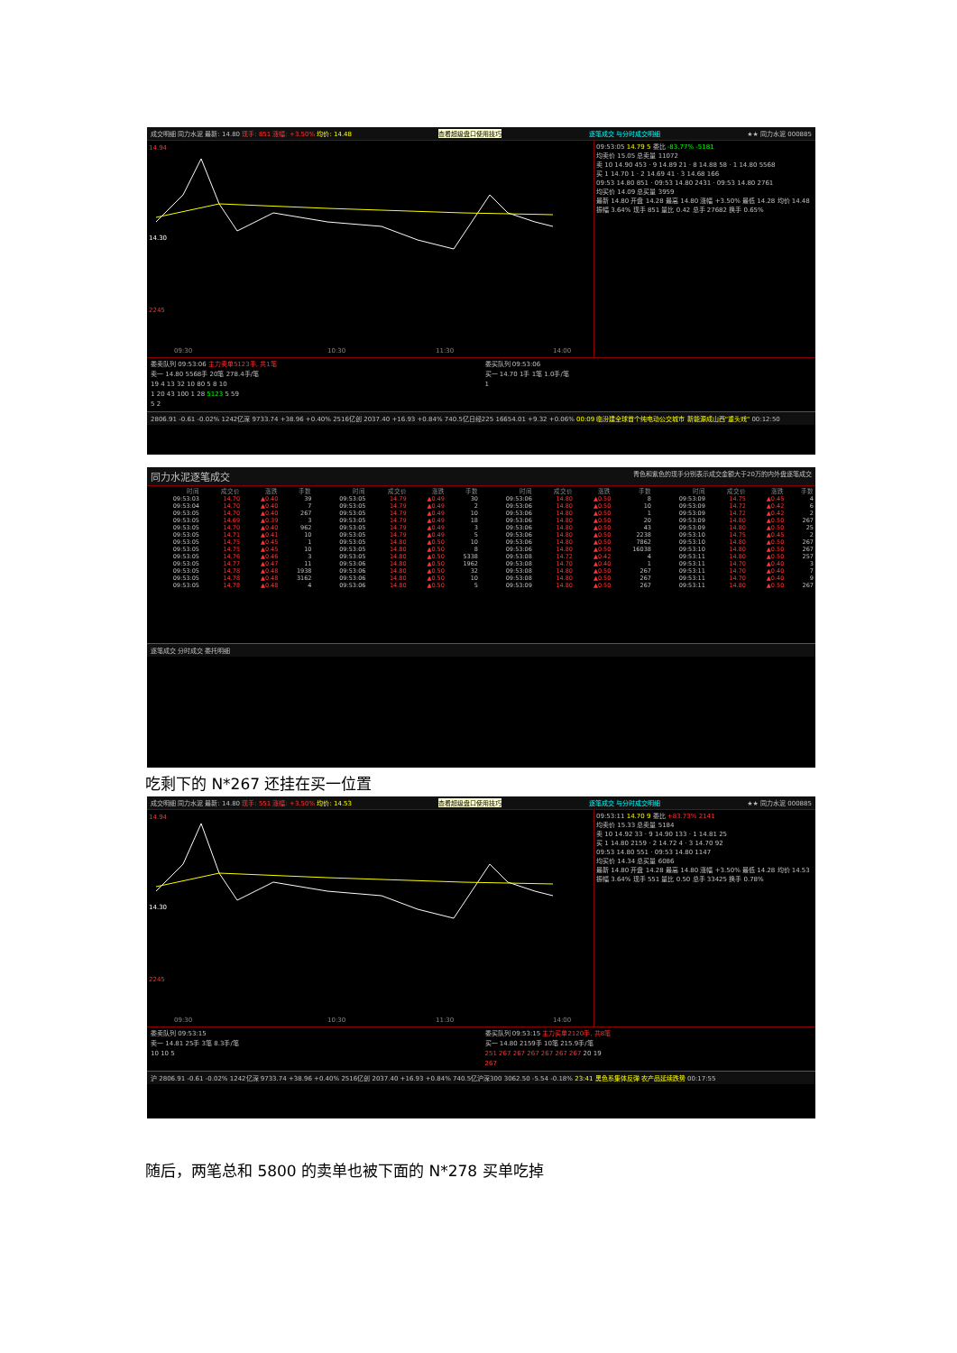成交明细 同力水泥 最新: 14.80 现手: 851 涨幅: +3.50% 均价: 14.48 查看超级盘口使用技巧 逐笔成交 与分时成交明细 ★★ 同力水泥 000885
14.94
14.30
2245
09:30
10:30
11:30
14:00
09:53:05 14.79 5 委比 -83.77% -5181
均卖价 15.05 总卖量 11072
卖 10 14.90 453 · 9 14.89 21 · 8 14.88 58 · 1 14.80 5568
买 1 14.70 1 · 2 14.69 41 · 3 14.68 166
09:53 14.80 851 · 09:53 14.80 2431 · 09:53 14.80 2761
均买价 14.09 总买量 3959
最新 14.80 开盘 14.28 最高 14.80 涨幅 +3.50% 最低 14.28 均价 14.48 振幅 3.64% 现手 851 量比 0.42 总手 27682 换手 0.65%
委卖队列 09:53:06 主力卖单5123手, 共1笔
卖一 14.80 5568手 20笔 278.4手/笔
19 4 13 32 10 80 5 8 10
1 20 43 100 1 28 5123 5 59
5 2
委买队列 09:53:06
买一 14.70 1手 1笔 1.0手/笔
1
2806.91 -0.61 -0.02% 1242亿深 9733.74 +38.96 +0.40% 2516亿创 2037.40 +16.93 +0.84% 740.5亿日经225 16654.01 +9.32 +0.06% 00:09 临汾建全球首个纯电动公交城市 新能源成山西"重头戏" 00:12:50
同力水泥逐笔成交 青色和紫色的现手分别表示成交金额大于20万的内外盘逐笔成交
| 时间 | 成交价 | 涨跌 | 手数 | 时间 | 成交价 | 涨跌 | 手数 | 时间 | 成交价 | 涨跌 | 手数 | 时间 | 成交价 | 涨跌 | 手数 |
| --- | --- | --- | --- | --- | --- | --- | --- | --- | --- | --- | --- | --- | --- | --- | --- |
| 09:53:03 | 14.70 | ▲0.40 | 39 | 09:53:05 | 14.79 | ▲0.49 | 30 | 09:53:06 | 14.80 | ▲0.50 | 8 | 09:53:09 | 14.75 | ▲0.45 | 4 |
| 09:53:04 | 14.70 | ▲0.40 | 7 | 09:53:05 | 14.79 | ▲0.49 | 2 | 09:53:06 | 14.80 | ▲0.50 | 10 | 09:53:09 | 14.72 | ▲0.42 | 6 |
| 09:53:05 | 14.70 | ▲0.40 | 267 | 09:53:05 | 14.79 | ▲0.49 | 10 | 09:53:06 | 14.80 | ▲0.50 | 1 | 09:53:09 | 14.72 | ▲0.42 | 2 |
| 09:53:05 | 14.69 | ▲0.39 | 3 | 09:53:05 | 14.79 | ▲0.49 | 18 | 09:53:06 | 14.80 | ▲0.50 | 20 | 09:53:09 | 14.80 | ▲0.50 | 267 |
| 09:53:05 | 14.70 | ▲0.40 | 962 | 09:53:05 | 14.79 | ▲0.49 | 3 | 09:53:06 | 14.80 | ▲0.50 | 43 | 09:53:09 | 14.80 | ▲0.50 | 25 |
| 09:53:05 | 14.71 | ▲0.41 | 10 | 09:53:05 | 14.79 | ▲0.49 | 5 | 09:53:06 | 14.80 | ▲0.50 | 2238 | 09:53:10 | 14.75 | ▲0.45 | 2 |
| 09:53:05 | 14.75 | ▲0.45 | 1 | 09:53:05 | 14.80 | ▲0.50 | 10 | 09:53:06 | 14.80 | ▲0.50 | 7862 | 09:53:10 | 14.80 | ▲0.50 | 267 |
| 09:53:05 | 14.75 | ▲0.45 | 10 | 09:53:05 | 14.80 | ▲0.50 | 8 | 09:53:06 | 14.80 | ▲0.50 | 16038 | 09:53:10 | 14.80 | ▲0.50 | 267 |
| 09:53:05 | 14.76 | ▲0.46 | 3 | 09:53:05 | 14.80 | ▲0.50 | 5338 | 09:53:08 | 14.72 | ▲0.42 | 4 | 09:53:11 | 14.80 | ▲0.50 | 257 |
| 09:53:05 | 14.77 | ▲0.47 | 11 | 09:53:06 | 14.80 | ▲0.50 | 1962 | 09:53:08 | 14.70 | ▲0.40 | 1 | 09:53:11 | 14.70 | ▲0.40 | 3 |
| 09:53:05 | 14.78 | ▲0.48 | 1938 | 09:53:06 | 14.80 | ▲0.50 | 32 | 09:53:08 | 14.80 | ▲0.50 | 267 | 09:53:11 | 14.70 | ▲0.40 | 7 |
| 09:53:05 | 14.78 | ▲0.48 | 3162 | 09:53:06 | 14.80 | ▲0.50 | 10 | 09:53:08 | 14.80 | ▲0.50 | 267 | 09:53:11 | 14.70 | ▲0.40 | 9 |
| 09:53:05 | 14.78 | ▲0.48 | 4 | 09:53:06 | 14.80 | ▲0.50 | 5 | 09:53:09 | 14.80 | ▲0.50 | 267 | 09:53:11 | 14.80 | ▲0.50 | 267 |
逐笔成交 分时成交 委托明细
吃剩下的 N*267 还挂在买一位置
成交明细 同力水泥 最新: 14.80 现手: 551 涨幅: +3.50% 均价: 14.53 查看超级盘口使用技巧 逐笔成交 与分时成交明细 ★★ 同力水泥 000885
14.94
14.30
2245
09:30
10:30
11:30
14:00
09:53:11 14.70 9 委比 +83.73% 2141
均卖价 15.33 总卖量 5184
卖 10 14.92 33 · 9 14.90 133 · 1 14.81 25
买 1 14.80 2159 · 2 14.72 4 · 3 14.70 92
09:53 14.80 551 · 09:53 14.80 1147
均买价 14.34 总买量 6086
最新 14.80 开盘 14.28 最高 14.80 涨幅 +3.50% 最低 14.28 均价 14.53 振幅 3.64% 现手 551 量比 0.50 总手 33425 换手 0.78%
委卖队列 09:53:15
卖一 14.81 25手 3笔 8.3手/笔
10 10 5
委买队列 09:53:15 主力买单2120手, 共8笔
买一 14.80 2159手 10笔 215.9手/笔
251 267 267 267 267 267 267 20 19
267
沪 2806.91 -0.61 -0.02% 1242亿深 9733.74 +38.96 +0.40% 2516亿创 2037.40 +16.93 +0.84% 740.5亿沪深300 3062.50 -5.54 -0.18% 23:41 黑色系集体反弹 农产品延续跌势 00:17:55
随后，两笔总和 5800 的卖单也被下面的 N*278 买单吃掉